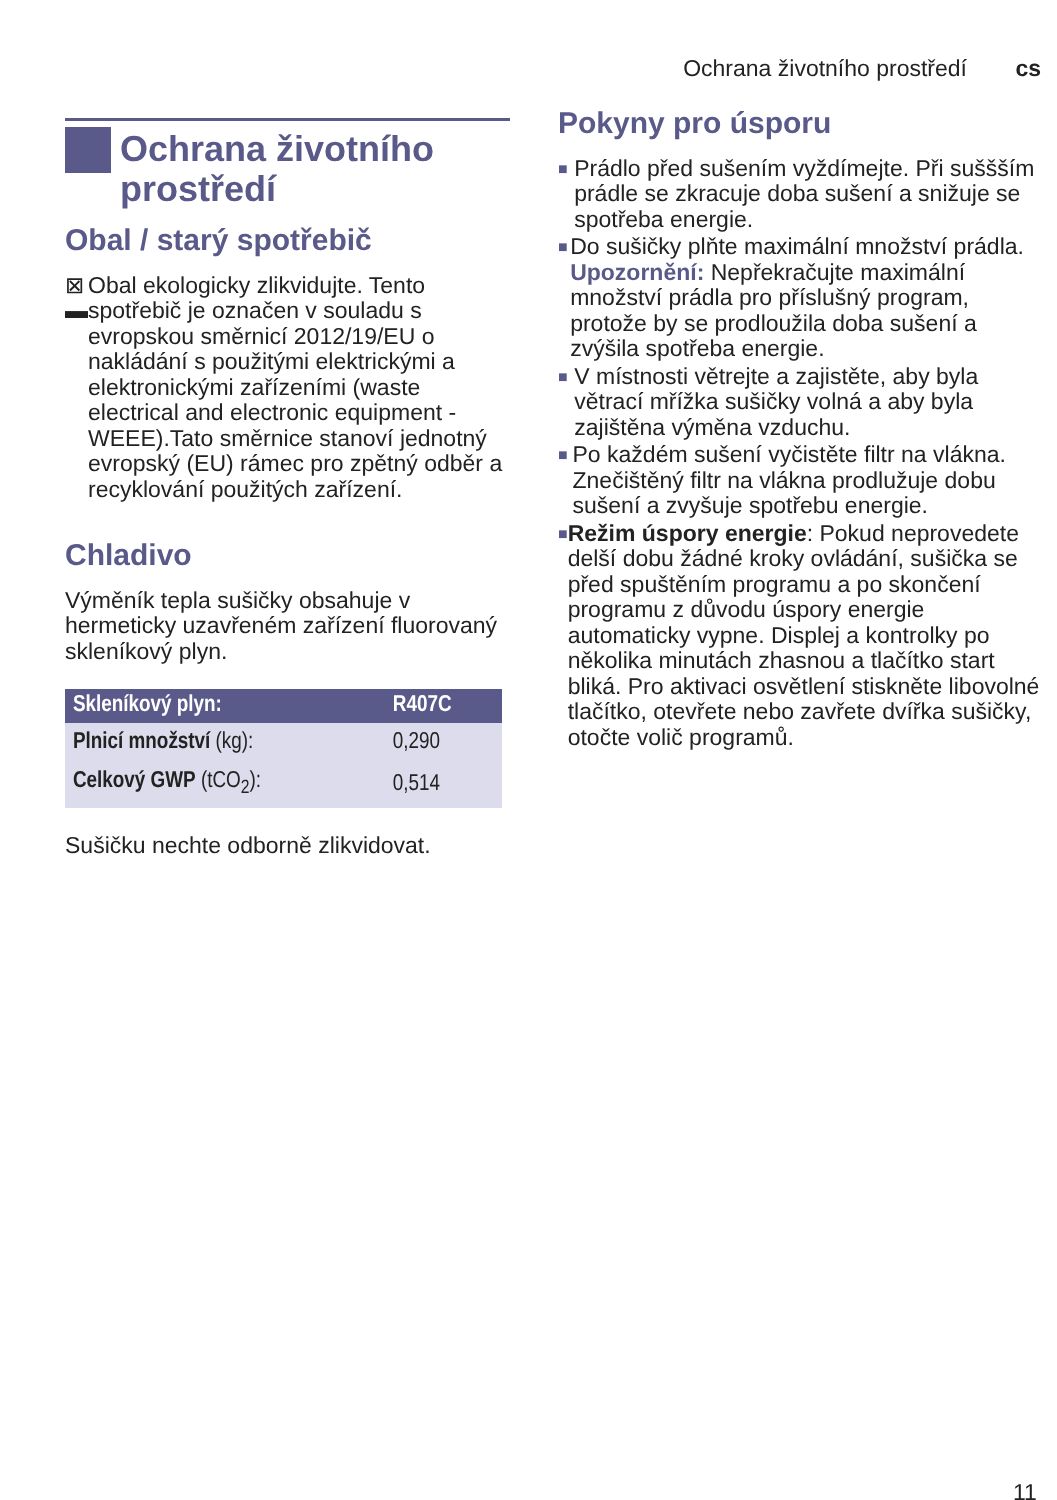Ochrana životního prostředí cs
Ochrana životního prostředí
Obal / starý spotřebič
⊠
▬
Obal ekologicky zlikvidujte. Tento spotřebič je označen v souladu s evropskou směrnicí 2012/19/EU o nakládání s použitými elektrickými a elektronickými zařízeními (waste electrical and electronic equipment - WEEE).Tato směrnice stanoví jednotný evropský (EU) rámec pro zpětný odběr a recyklování použitých zařízení.
Chladivo
Výměník tepla sušičky obsahuje v hermeticky uzavřeném zařízení fluorovaný skleníkový plyn.
| Skleníkový plyn: | R407C |
| --- | --- |
| Plnicí množství (kg): | 0,290 |
| Celkový GWP (tCO<sub>2</sub>): | 0,514 |
Sušičku nechte odborně zlikvidovat.
Pokyny pro úsporu
■ Prádlo před sušením vyždímejte. Při suššším prádle se zkracuje doba sušení a snižuje se spotřeba energie.
■ Do sušičky plňte maximální množství prádla.
Upozornění: Nepřekračujte maximální množství prádla pro příslušný program, protože by se prodloužila doba sušení a zvýšila spotřeba energie.
■ V místnosti větrejte a zajistěte, aby byla větrací mřížka sušičky volná a aby byla zajištěna výměna vzduchu.
■ Po každém sušení vyčistěte filtr na vlákna. Znečištěný filtr na vlákna prodlužuje dobu sušení a zvyšuje spotřebu energie.
■ Režim úspory energie: Pokud neprovedete delší dobu žádné kroky ovládání, sušička se před spuštěním programu a po skončení programu z důvodu úspory energie automaticky vypne. Displej a kontrolky po několika minutách zhasnou a tlačítko start bliká. Pro aktivaci osvětlení stiskněte libovolné tlačítko, otevřete nebo zavřete dvířka sušičky, otočte volič programů.
11